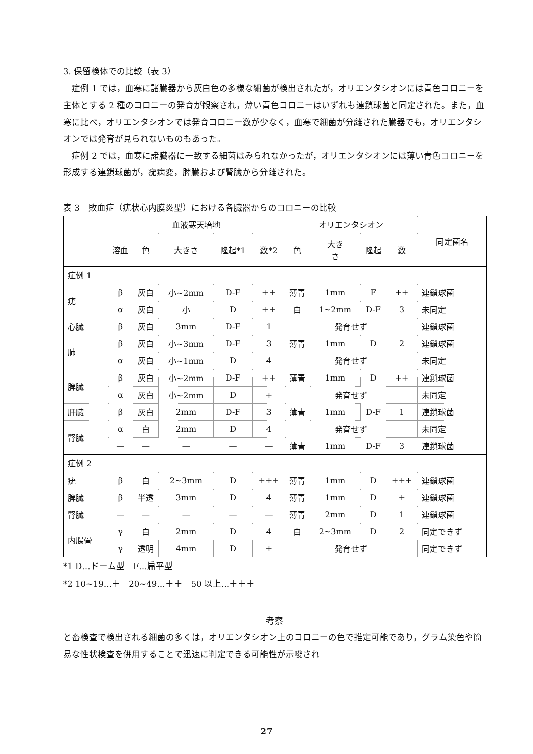3. 保留検体での比較（表 3）
　症例 1 では，血寒に諸臓器から灰白色の多様な細菌が検出されたが，オリエンタシオンには青色コロニーを主体とする 2 種のコロニーの発育が観察され，薄い青色コロニーはいずれも連鎖球菌と同定された。また，血寒に比べ，オリエンタシオンでは発育コロニー数が少なく，血寒で細菌が分離された臓器でも，オリエンタシオンでは発育が見られないものもあった。
　症例 2 では，血寒に諸臓器に一致する細菌はみられなかったが，オリエンタシオンには薄い青色コロニーを形成する連鎖球菌が，疣病変，脾臓および腎臓から分離された。
表 3　敗血症（疣状心内膜炎型）における各臓器からのコロニーの比較
| | 血液寒天培地 | | | | | オリエンタシオン | | | | 同定菌名 |
| --- | --- | --- | --- | --- | --- | --- | --- | --- | --- | --- |
| | 溶血 | 色 | 大きさ | 隆起*1 | 数*2 | 色 | 大き さ | 隆起 | 数 | |
| 症例 1 | | | | | | | | | | |
| 疣 | β | 灰白 | 小~2mm | D-F | ++ | 薄青 | 1mm | F | ++ | 連鎖球菌 |
| | α | 灰白 | 小 | D | ++ | 白 | 1~2mm | D-F | 3 | 未同定 |
| 心臓 | β | 灰白 | 3mm | D-F | 1 | 発育せず | | | | 連鎖球菌 |
| 肺 | β | 灰白 | 小~3mm | D-F | 3 | 薄青 | 1mm | D | 2 | 連鎖球菌 |
| | α | 灰白 | 小~1mm | D | 4 | 発育せず | | | | 未同定 |
| 脾臓 | β | 灰白 | 小~2mm | D-F | ++ | 薄青 | 1mm | D | ++ | 連鎖球菌 |
| | α | 灰白 | 小~2mm | D | + | 発育せず | | | | 未同定 |
| 肝臓 | β | 灰白 | 2mm | D-F | 3 | 薄青 | 1mm | D-F | 1 | 連鎖球菌 |
| 腎臓 | α | 白 | 2mm | D | 4 | 発育せず | | | | 未同定 |
| | — | — | — | — | — | 薄青 | 1mm | D-F | 3 | 連鎖球菌 |
| 症例 2 | | | | | | | | | | |
| 疣 | β | 白 | 2~3mm | D | +++ | 薄青 | 1mm | D | +++ | 連鎖球菌 |
| 脾臓 | β | 半透 | 3mm | D | 4 | 薄青 | 1mm | D | + | 連鎖球菌 |
| 腎臓 | — | — | — | — | — | 薄青 | 2mm | D | 1 | 連鎖球菌 |
| 内腸骨 | γ | 白 | 2mm | D | 4 | 白 | 2~3mm | D | 2 | 同定できず |
| | γ | 透明 | 4mm | D | + | 発育せず | | | | 同定できず |
*1 D…ドーム型　F…扁平型
*2 10~19…＋　20~49…＋＋　50 以上…＋＋＋
考察
と畜検査で検出される細菌の多くは，オリエンタシオン上のコロニーの色で推定可能であり，グラム染色や簡易な性状検査を併用することで迅速に判定できる可能性が示唆され
27